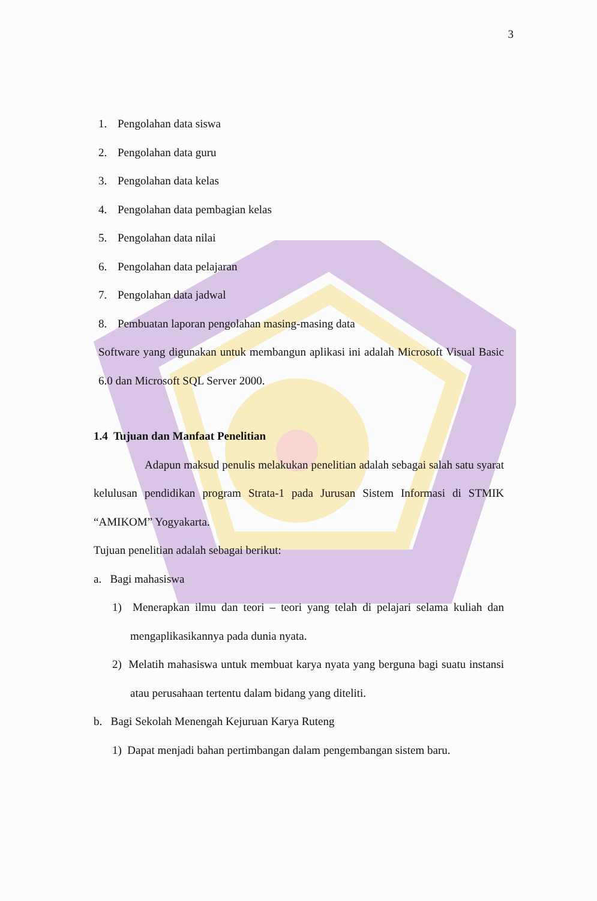3
1. Pengolahan data siswa
2. Pengolahan data guru
3. Pengolahan data kelas
4. Pengolahan data pembagian kelas
5. Pengolahan data nilai
6. Pengolahan data pelajaran
7. Pengolahan data jadwal
8. Pembuatan laporan pengolahan masing-masing data
Software yang digunakan untuk membangun aplikasi ini adalah Microsoft Visual Basic 6.0 dan Microsoft SQL Server 2000.
1.4 Tujuan dan Manfaat Penelitian
Adapun maksud penulis melakukan penelitian adalah sebagai salah satu syarat kelulusan pendidikan program Strata-1 pada Jurusan Sistem Informasi di STMIK “AMIKOM” Yogyakarta.
Tujuan penelitian adalah sebagai berikut:
a. Bagi mahasiswa
1) Menerapkan ilmu dan teori – teori yang telah di pelajari selama kuliah dan mengaplikasikannya pada dunia nyata.
2) Melatih mahasiswa untuk membuat karya nyata yang berguna bagi suatu instansi atau perusahaan tertentu dalam bidang yang diteliti.
b. Bagi Sekolah Menengah Kejuruan Karya Ruteng
1) Dapat menjadi bahan pertimbangan dalam pengembangan sistem baru.